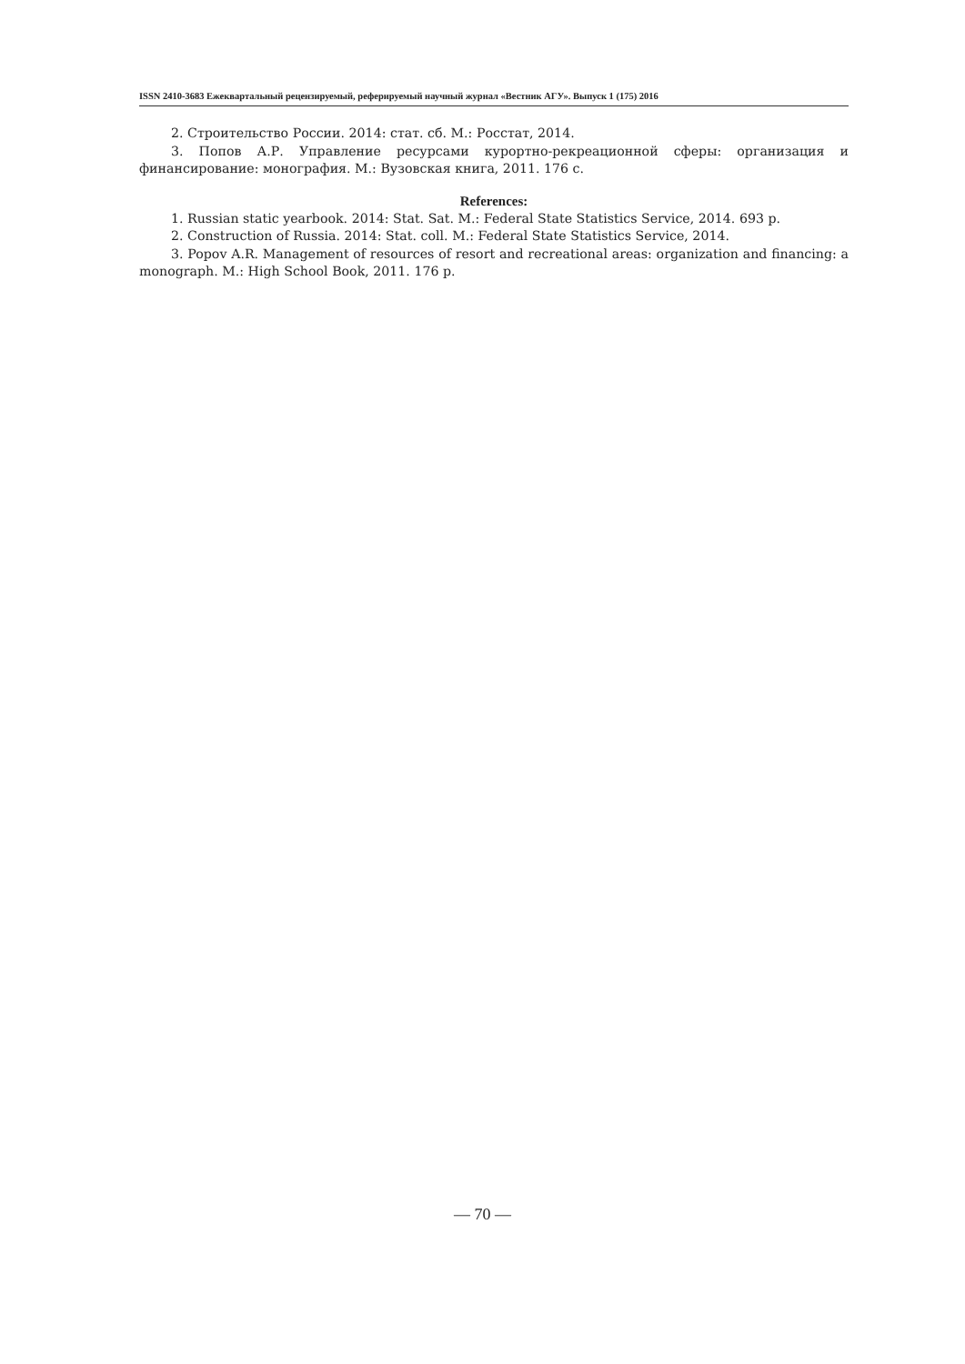ISSN 2410-3683 Ежеквартальный рецензируемый, реферируемый научный журнал «Вестник АГУ». Выпуск 1 (175) 2016
2. Строительство России. 2014: стат. сб. М.: Росстат, 2014.
3. Попов А.Р. Управление ресурсами курортно-рекреационной сферы: организация и финансирование: монография. М.: Вузовская книга, 2011. 176 с.
References:
1. Russian static yearbook. 2014: Stat. Sat. M.: Federal State Statistics Service, 2014. 693 p.
2. Construction of Russia. 2014: Stat. coll. M.: Federal State Statistics Service, 2014.
3. Popov A.R. Management of resources of resort and recreational areas: organization and financing: a monograph. M.: High School Book, 2011. 176 p.
— 70 —